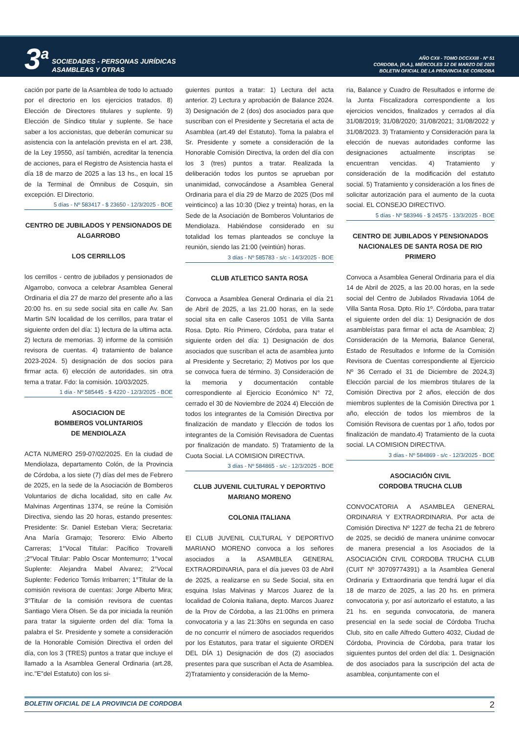3<sup>a</sup>
SOCIEDADES - PERSONAS JURÍDICAS
ASAMBLEAS Y OTRAS
AÑO CXII - TOMO DCCXXIII - Nº 51
CORDOBA, (R.A.), MIÉRCOLES 12 DE MARZO DE 2025
BOLETIN OFICIAL DE LA PROVINCIA DE CORDOBA
cación por parte de la Asamblea de todo lo actuado por el directorio en los ejercicios tratados. 8) Elección de Directores titulares y suplente. 9) Elección de Síndico titular y suplente. Se hace saber a los accionistas, que deberán comunicar su asistencia con la antelación prevista en el art. 238, de la Ley 19550, así también, acreditar la tenencia de acciones, para el Registro de Asistencia hasta el día 18 de marzo de 2025 a las 13 hs., en local 15 de la Terminal de Ómnibus de Cosquin, sin excepción. El Directorio.
5 días - Nº 583417 - $ 23650 - 12/3/2025 - BOE
CENTRO DE JUBILADOS Y PENSIONADOS DE ALGARROBO
LOS CERRILLOS
los cerrillos - centro de jubilados y pensionados de Algarrobo, convoca a celebrar Asamblea General Ordinaria el día 27 de marzo del presente año a las 20:00 hs. en su sede social sita en calle Av. San Martin S/N localidad de los cerrillos, para tratar el siguiente orden del día: 1) lectura de la ultima acta. 2) lectura de memorias. 3) informe de la comisión revisora de cuentas. 4) tratamiento de balance 2023-2024. 5) designación de dos socios para firmar acta. 6) elección de autoridades. sin otra tema a tratar. Fdo: la comisión. 10/03/2025.
1 día - Nº 585445 - $ 4220 - 12/3/2025 - BOE
ASOCIACION DE
BOMBEROS VOLUNTARIOS
DE MENDIOLAZA
ACTA NUMERO 259-07/02/2025. En la ciudad de Mendiolaza, departamento Colón, de la Provincia de Córdoba, a los siete (7) días del mes de Febrero de 2025, en la sede de la Asociación de Bomberos Voluntarios de dicha localidad, sito en calle Av. Malvinas Argentinas 1374, se reúne la Comisión Directiva, siendo las 20 horas, estando presentes: Presidente: Sr. Daniel Esteban Viera; Secretaria: Ana María Gramajo; Tesorero: Elvio Alberto Carreras; 1°Vocal Titular: Pacífico Trovarelli ;2°Vocal Titular: Pablo Oscar Montemurro; 1°vocal Suplente: Alejandra Mabel Alvarez; 2°Vocal Suplente: Federico Tomás Irribarren; 1°Titular de la comisión revisora de cuentas: Jorge Alberto Mira; 3°Titular de la comisión revisora de cuentas Santiago Viera Olsen. Se da por iniciada la reunión para tratar la siguiente orden del día: Toma la palabra el Sr. Presidente y somete a consideración de la Honorable Comisión Directiva el orden del día, con los 3 (TRES) puntos a tratar que incluye el llamado a la Asamblea General Ordinaria (art.28, inc."E"del Estatuto) con los si-
guientes puntos a tratar: 1) Lectura del acta anterior. 2) Lectura y aprobación de Balance 2024. 3) Designación de 2 (dos) dos asociados para que suscriban con el Presidente y Secretaria el acta de Asamblea (art.49 del Estatuto). Toma la palabra el Sr. Presidente y somete a consideración de la Honorable Comisión Directiva, la orden del día con los 3 (tres) puntos a tratar. Realizada la deliberación todos los puntos se aprueban por unanimidad, convocándose a Asamblea General Ordinaria para el día 29 de Marzo de 2025 (Dos mil veinticinco) a las 10:30 (Diez y treinta) horas, en la Sede de la Asociación de Bomberos Voluntarios de Mendiolaza. Habiéndose considerado en su totalidad los temas planteados se concluye la reunión, siendo las 21:00 (veintiún) horas.
3 días - Nº 585783 - s/c - 14/3/2025 - BOE
CLUB ATLETICO SANTA ROSA
Convoca a Asamblea General Ordinaria el día 21 de Abril de 2025, a las 21.00 horas, en la sede social sita en calle Caseros 1051 de Villa Santa Rosa. Dpto. Río Primero, Córdoba, para tratar el siguiente orden del día: 1) Designación de dos asociados que suscriban el acta de asamblea junto al Presidente y Secretario; 2) Motivos por los que se convoca fuera de término. 3) Consideración de la memoria y documentación contable correspondiente al Ejercicio Económico N° 72, cerrado el 30 de Noviembre de 2024 4) Elección de todos los integrantes de la Comisión Directiva por finalización de mandato y Elección de todos los integrantes de la Comisión Revisadora de Cuentas por finalización de mandato. 5) Tratamiento de la Cuota Social. LA COMISION DIRECTIVA.
3 días - Nº 584865 - s/c - 12/3/2025 - BOE
CLUB JUVENIL CULTURAL Y DEPORTIVO MARIANO MORENO
COLONIA ITALIANA
El CLUB JUVENIL CULTURAL Y DEPORTIVO MARIANO MORENO convoca a los señores asociados a la ASAMBLEA GENERAL EXTRAORDINARIA, para el día jueves 03 de Abril de 2025, a realizarse en su Sede Social, sita en esquina Islas Malvinas y Marcos Juarez de la localidad de Colonia Italiana, depto. Marcos Juarez de la Prov de Córdoba, a las 21:00hs en primera convocatoria y a las 21:30hs en segunda en caso de no concurrir el número de asociados requeridos por los Estatutos, para tratar el siguiente ORDEN DEL DÍA 1) Designación de dos (2) asociados presentes para que suscriban el Acta de Asamblea. 2)Tratamiento y consideración de la Memo-
ria, Balance y Cuadro de Resultados e informe de la Junta Fiscalizadora correspondiente a los ejercicios vencidos, finalizados y cerrados al día 31/08/2019; 31/08/2020; 31/08/2021; 31/08/2022 y 31/08/2023. 3) Tratamiento y Consideración para la elección de nuevas autoridades conforme las designaciones actualmente inscriptas se encuentran vencidas. 4) Tratamiento y consideración de la modificación del estatuto social. 5) Tratamiento y consideración a los fines de solicitar autorización para el aumento de la cuota social. EL CONSEJO DIRECTIVO.
5 días - Nº 583946 - $ 24575 - 13/3/2025 - BOE
CENTRO DE JUBILADOS Y PENSIONADOS NACIONALES DE SANTA ROSA DE RIO PRIMERO
Convoca a Asamblea General Ordinaria para el día 14 de Abril de 2025, a las 20.00 horas, en la sede social del Centro de Jubilados Rivadavia 1064 de Villa Santa Rosa. Dpto. Río 1º. Córdoba, para tratar el siguiente orden del día: 1) Designación de dos asambleístas para firmar el acta de Asamblea; 2) Consideración de la Memoria, Balance General, Estado de Resultados e Informe de la Comisión Revisora de Cuentas correspondiente al Ejercicio Nº 36 Cerrado el 31 de Diciembre de 2024,3) Elección parcial de los miembros titulares de la Comisión Directiva por 2 años, elección de dos miembros suplentes de la Comisión Directiva por 1 año, elección de todos los miembros de la Comisión Revisora de cuentas por 1 año, todos por finalización de mandato.4) Tratamiento de la cuota social. LA COMISION DIRECTIVA.
3 días - Nº 584869 - s/c - 12/3/2025 - BOE
ASOCIACIÓN CIVIL
CORDOBA TRUCHA CLUB
CONVOCATORIA A ASAMBLEA GENERAL ORDINARIA Y EXTRAORDINARIA. Por acta de Comisión Directiva Nº 1227 de fecha 21 de febrero de 2025, se decidió de manera unánime convocar de manera presencial a los Asociados de la ASOCIACIÓN CIVIL CORDOBA TRUCHA CLUB (CUIT Nº 30709774391) a la Asamblea General Ordinaria y Extraordinaria que tendrá lugar el día 18 de marzo de 2025, a las 20 hs. en primera convocatoria y, por así autorizarlo el estatuto, a las 21 hs. en segunda convocatoria, de manera presencial en la sede social de Córdoba Trucha Club, sito en calle Alfredo Guttero 4032, Ciudad de Córdoba, Provincia de Córdoba, para tratar los siguientes puntos del orden del día: 1. Designación de dos asociados para la suscripción del acta de asamblea, conjuntamente con el
BOLETIN OFICIAL DE LA PROVINCIA DE CORDOBA 2